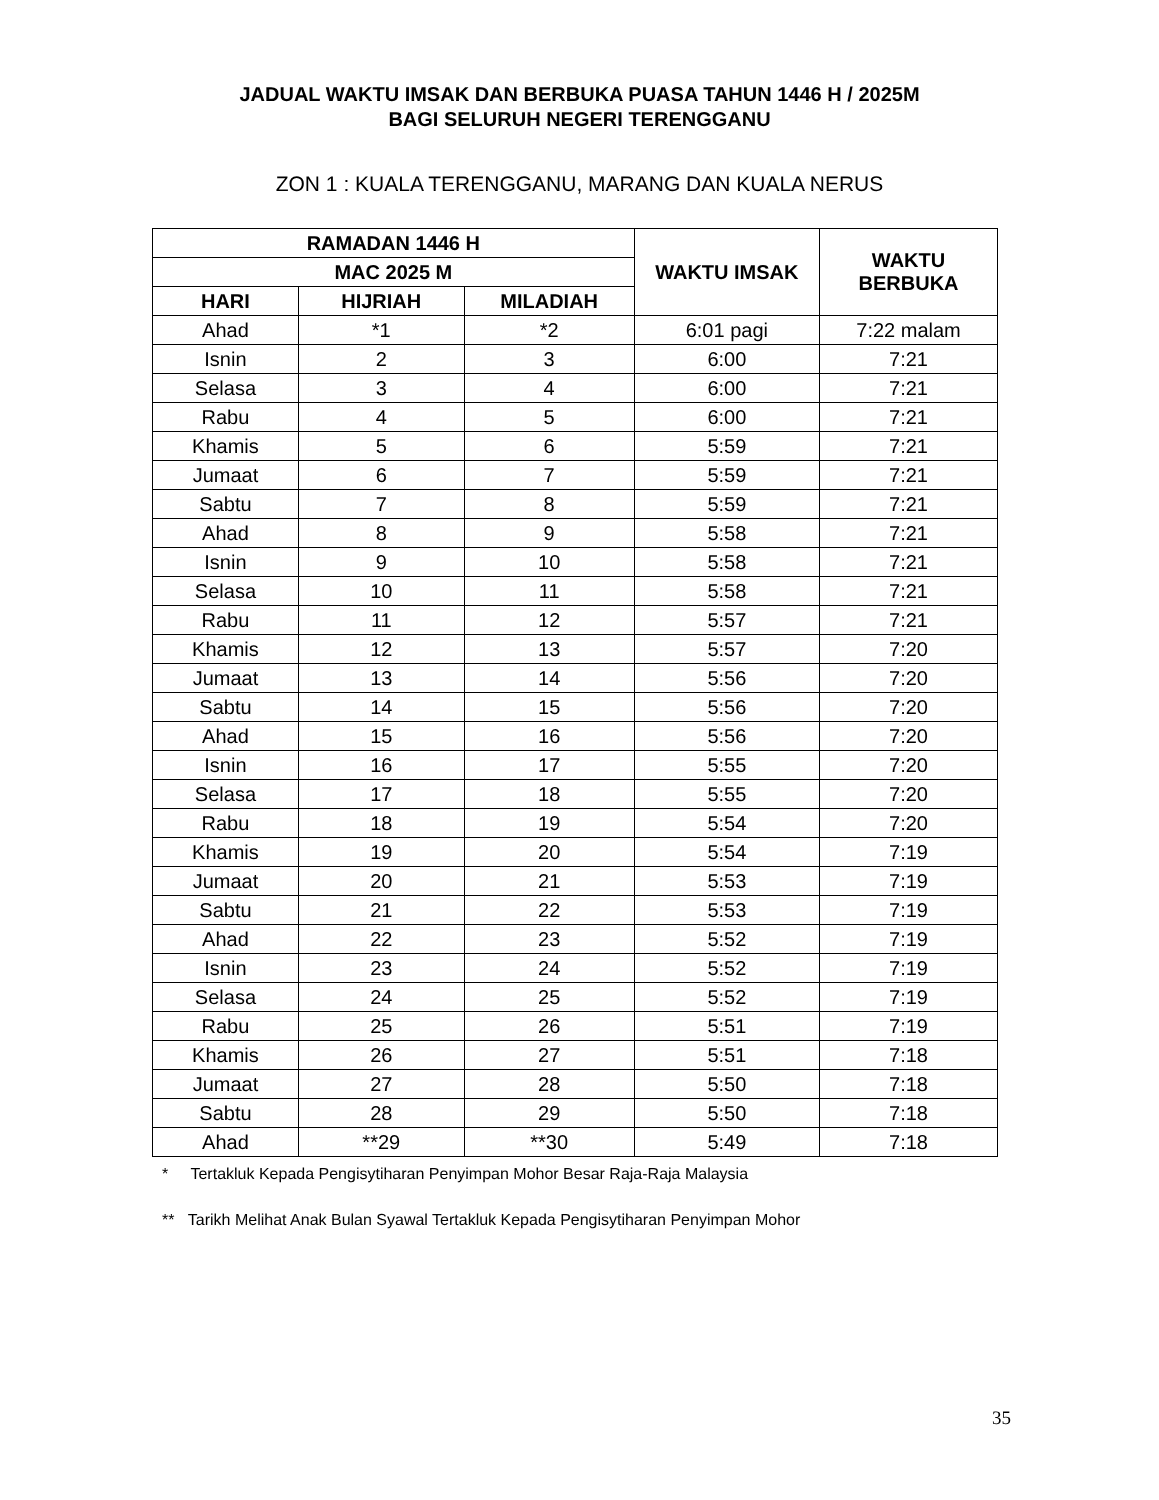JADUAL WAKTU IMSAK DAN BERBUKA PUASA TAHUN 1446 H / 2025M
BAGI SELURUH NEGERI TERENGGANU
ZON 1 : KUALA TERENGGANU, MARANG DAN KUALA NERUS
| RAMADAN 1446 H | | | WAKTU IMSAK | WAKTU BERBUKA |
| --- | --- | --- | --- | --- |
| MAC 2025 M | | | | |
| HARI | HIJRIAH | MILADIAH | | |
| Ahad | *1 | *2 | 6:01 pagi | 7:22 malam |
| Isnin | 2 | 3 | 6:00 | 7:21 |
| Selasa | 3 | 4 | 6:00 | 7:21 |
| Rabu | 4 | 5 | 6:00 | 7:21 |
| Khamis | 5 | 6 | 5:59 | 7:21 |
| Jumaat | 6 | 7 | 5:59 | 7:21 |
| Sabtu | 7 | 8 | 5:59 | 7:21 |
| Ahad | 8 | 9 | 5:58 | 7:21 |
| Isnin | 9 | 10 | 5:58 | 7:21 |
| Selasa | 10 | 11 | 5:58 | 7:21 |
| Rabu | 11 | 12 | 5:57 | 7:21 |
| Khamis | 12 | 13 | 5:57 | 7:20 |
| Jumaat | 13 | 14 | 5:56 | 7:20 |
| Sabtu | 14 | 15 | 5:56 | 7:20 |
| Ahad | 15 | 16 | 5:56 | 7:20 |
| Isnin | 16 | 17 | 5:55 | 7:20 |
| Selasa | 17 | 18 | 5:55 | 7:20 |
| Rabu | 18 | 19 | 5:54 | 7:20 |
| Khamis | 19 | 20 | 5:54 | 7:19 |
| Jumaat | 20 | 21 | 5:53 | 7:19 |
| Sabtu | 21 | 22 | 5:53 | 7:19 |
| Ahad | 22 | 23 | 5:52 | 7:19 |
| Isnin | 23 | 24 | 5:52 | 7:19 |
| Selasa | 24 | 25 | 5:52 | 7:19 |
| Rabu | 25 | 26 | 5:51 | 7:19 |
| Khamis | 26 | 27 | 5:51 | 7:18 |
| Jumaat | 27 | 28 | 5:50 | 7:18 |
| Sabtu | 28 | 29 | 5:50 | 7:18 |
| Ahad | **29 | **30 | 5:49 | 7:18 |
* Tertakluk Kepada Pengisytiharan Penyimpan Mohor Besar Raja-Raja Malaysia
** Tarikh Melihat Anak Bulan Syawal Tertakluk Kepada Pengisytiharan Penyimpan Mohor
35